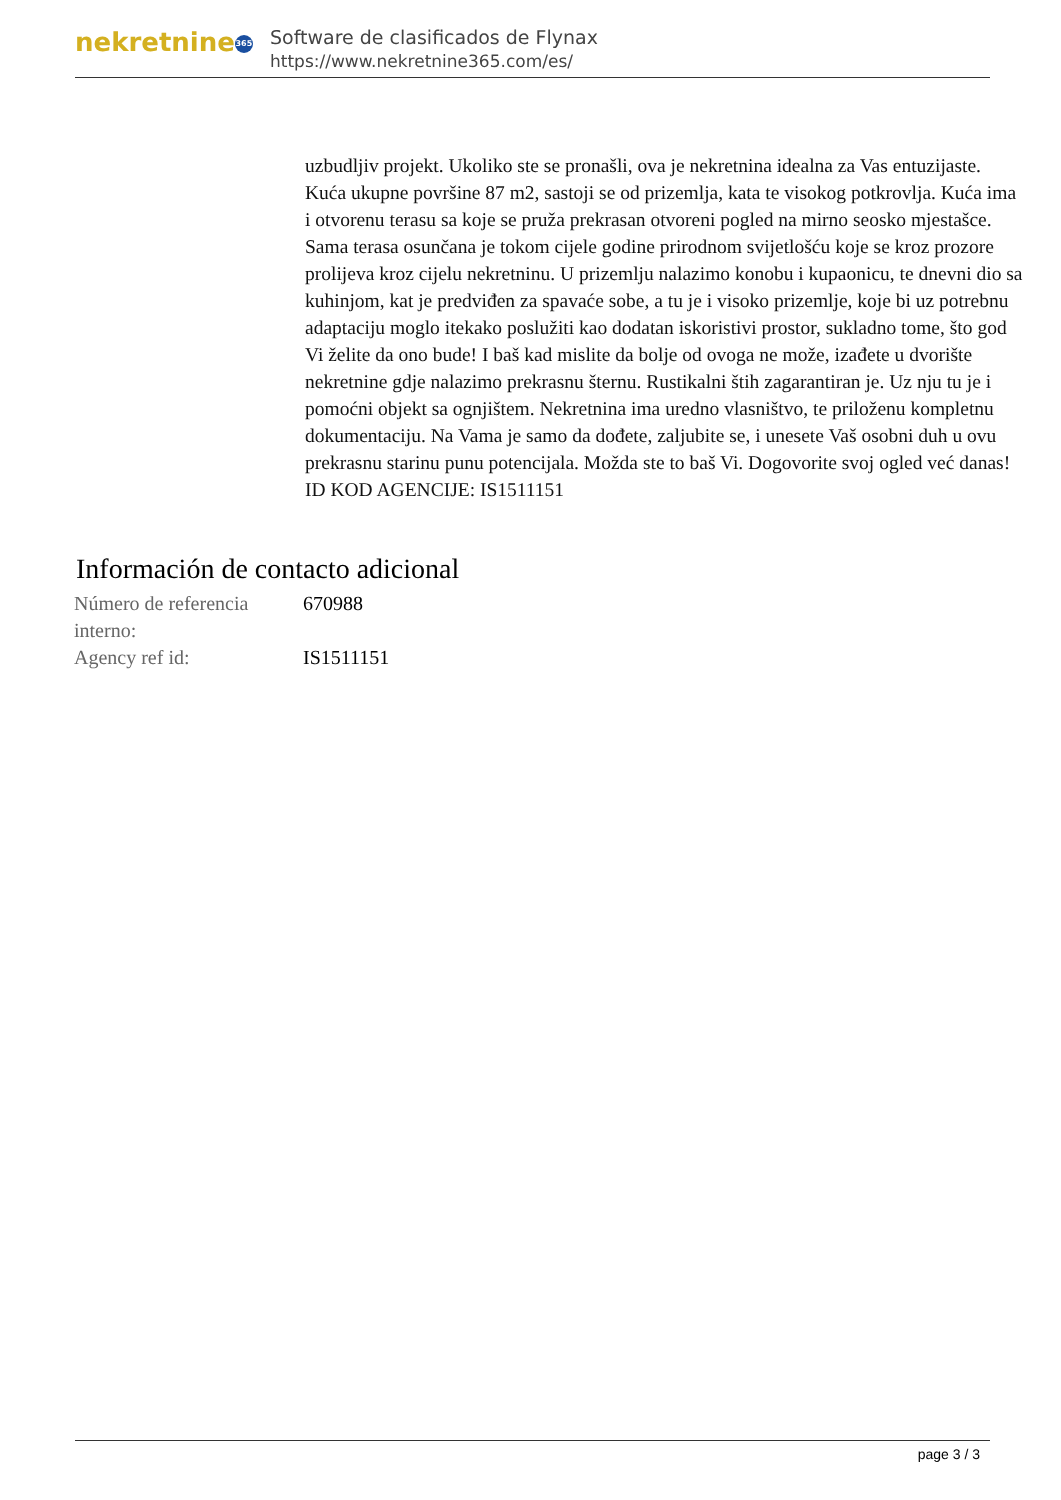nekretnine 365
Software de clasificados de Flynax
https://www.nekretnine365.com/es/
uzbudljiv projekt. Ukoliko ste se pronašli, ova je nekretnina idealna za Vas entuzijaste. Kuća ukupne površine 87 m2, sastoji se od prizemlja, kata te visokog potkrovlja. Kuća ima i otvorenu terasu sa koje se pruža prekrasan otvoreni pogled na mirno seosko mjestašce. Sama terasa osunčana je tokom cijele godine prirodnom svijetlošću koje se kroz prozore prolijeva kroz cijelu nekretninu. U prizemlju nalazimo konobu i kupaonicu, te dnevni dio sa kuhinjom, kat je predviđen za spavaće sobe, a tu je i visoko prizemlje, koje bi uz potrebnu adaptaciju moglo itekako poslužiti kao dodatan iskoristivi prostor, sukladno tome, što god Vi želite da ono bude! I baš kad mislite da bolje od ovoga ne može, izađete u dvorište nekretnine gdje nalazimo prekrasnu šternu. Rustikalni štih zagarantiran je. Uz nju tu je i pomoćni objekt sa ognjištem. Nekretnina ima uredno vlasništvo, te priloženu kompletnu dokumentaciju. Na Vama je samo da dođete, zaljubite se, i unesete Vaš osobni duh u ovu prekrasnu starinu punu potencijala. Možda ste to baš Vi. Dogovorite svoj ogled već danas! ID KOD AGENCIJE: IS1511151
Información de contacto adicional
| Número de referencia interno: | 670988 |
| Agency ref id: | IS1511151 |
page 3 / 3